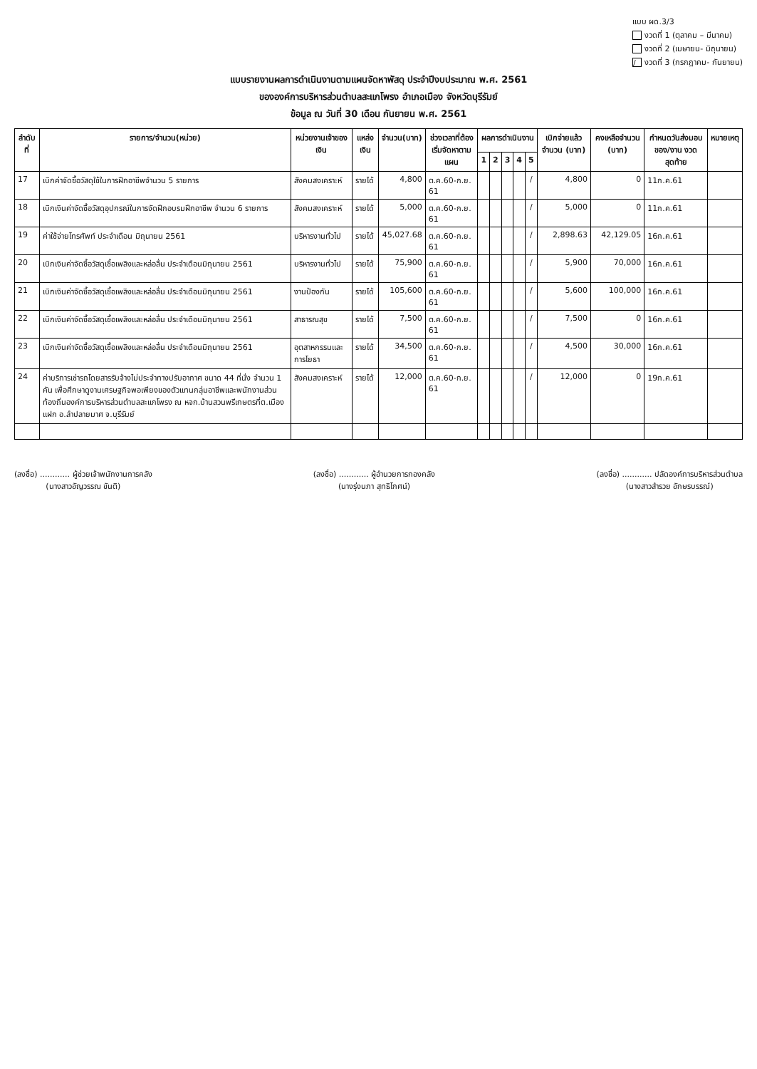แบบ ผด.3/3
งวดที่ 1 (ตุลาคม – มีนาคม)
งวดที่ 2 (เมษายน- มิถุนายน)
/ งวดที่ 3 (กรกฎาคม- กันยายน)
แบบรายงานผลการดำเนินงานตามแผนจัดหาพัสดุ ประจำปีงบประมาณ พ.ศ. 2561
ขององค์การบริหารส่วนตำบลสะแกโพรง อำเภอเมือง จังหวัดบุรีรัมย์
ข้อมูล ณ วันที่ 30 เดือน กันยายน พ.ศ. 2561
| ลำดับที่ | รายการ/จำนวน(หน่วย) | หน่วยงานเจ้าของเงิน | แหล่งเงิน | จำนวน(บาท) | ช่วงเวลาที่ต้องเริ่มจัดหาตามแผน | ผลการดำเนินงาน | | | | | เบิกจ่ายแล้ว จำนวน (บาท) | คงเหลือจำนวน (บาท) | กำหนดวันส่งมอบของ/งาน งวดสุดท้าย | หมายเหตุ |
| --- | --- | --- | --- | --- | --- | --- | --- | --- | --- | --- | --- | --- | --- | --- |
| | | | | | | 1 | 2 | 3 | 4 | 5 | | | | |
| 17 | เบิกค่าจัดซื้อวัสดุใช้ในการฝึกอาชีพจำนวน 5 รายการ | สังคมสงเคราะห์ | รายได้ | 4,800 | ต.ค.60-ก.ย. 61 | | | | | / | 4,800 | 0 | 11ก.ค.61 | |
| 18 | เบิกเงินค่าจัดซื้อวัสดุอุปกรณ์ในการจัดฝึกอบรมฝึกอาชีพ จำนวน 6 รายการ | สังคมสงเคราะห์ | รายได้ | 5,000 | ต.ค.60-ก.ย. 61 | | | | | / | 5,000 | 0 | 11ก.ค.61 | |
| 19 | ค่าใช้จ่ายโทรศัพท์ ประจำเดือน มิถุนายน 2561 | บริหารงานทั่วไป | รายได้ | 45,027.68 | ต.ค.60-ก.ย. 61 | | | | | / | 2,898.63 | 42,129.05 | 16ก.ค.61 | |
| 20 | เบิกเงินค่าจัดซื้อวัสดุเชื้อเพลิงและหล่อลื่น ประจำเดือนมิถุนายน 2561 | บริหารงานทั่วไป | รายได้ | 75,900 | ต.ค.60-ก.ย. 61 | | | | | / | 5,900 | 70,000 | 16ก.ค.61 | |
| 21 | เบิกเงินค่าจัดซื้อวัสดุเชื้อเพลิงและหล่อลื่น ประจำเดือนมิถุนายน 2561 | งานป้องกัน | รายได้ | 105,600 | ต.ค.60-ก.ย. 61 | | | | | / | 5,600 | 100,000 | 16ก.ค.61 | |
| 22 | เบิกเงินค่าจัดซื้อวัสดุเชื้อเพลิงและหล่อลื่น ประจำเดือนมิถุนายน 2561 | สาธารณสุข | รายได้ | 7,500 | ต.ค.60-ก.ย. 61 | | | | | / | 7,500 | 0 | 16ก.ค.61 | |
| 23 | เบิกเงินค่าจัดซื้อวัสดุเชื้อเพลิงและหล่อลื่น ประจำเดือนมิถุนายน 2561 | อุตสาหกรรมและการโยธา | รายได้ | 34,500 | ต.ค.60-ก.ย. 61 | | | | | / | 4,500 | 30,000 | 16ก.ค.61 | |
| 24 | ค่าบริการเช่ารถโดยสารรับจ้างไม่ประจำทางปรับอากาศ ขนาด 44 ที่นั่ง จำนวน 1 คัน เพื่อศึกษาดูงานเศรษฐกิจพอเพียงของตัวแทนกลุ่มอาชีพและพนักงานส่วนท้องถิ่นองค์การบริหารส่วนตำบลสะแกโพรง ณ หจก.บ้านสวนพรีเกษตรที่ต.เมืองแฝก อ.ลำปลายมาศ จ.บุรีรัมย์ | สังคมสงเคราะห์ | รายได้ | 12,000 | ต.ค.60-ก.ย. 61 | | | | | / | 12,000 | 0 | 19ก.ค.61 | |
(ลงชื่อ) ............ ผู้ช่วยเจ้าพนักงานการคลัง
(นางสาวอัญวรรณ ขันติ)
(ลงชื่อ) ............ ผู้อำนวยการกองคลัง
(นางรุ่งนภา สุทธิโกศน์)
(ลงชื่อ) ............ ปลัดองค์การบริหารส่วนตำบล
(นางสาวสำรวย อักษรบรรณ์)